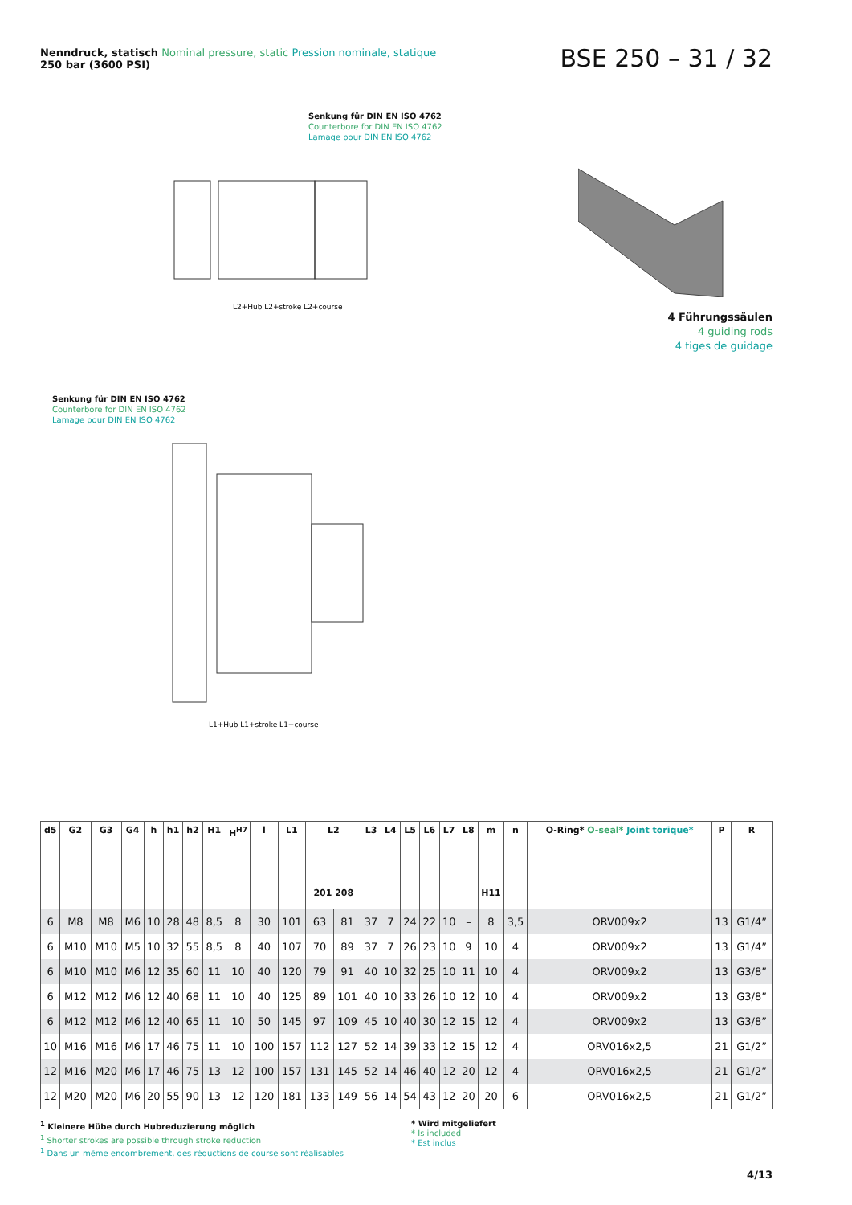Nenndruck, statisch Nominal pressure, static Pression nominale, statique
250 bar (3600 PSI)
BSE 250 – 31 / 32
Senkung für DIN EN ISO 4762
Counterbore for DIN EN ISO 4762
Lamage pour DIN EN ISO 4762
L2+Hub L2+stroke L2+course
4 Führungssäulen
4 guiding rods
4 tiges de guidage
Senkung für DIN EN ISO 4762
Counterbore for DIN EN ISO 4762
Lamage pour DIN EN ISO 4762
L1+Hub L1+stroke L1+course
| d5 | G2 | G3 | G4 | h | h1 | h2 | H1 | H<sup>H7</sup> | l | L1 | L2 201 208 | | L3 | L4 | L5 | L6 | L7 | L8 | m H11 | n | O-Ring* O-seal* Joint torique* | P | R |
| --- | --- | --- | --- | --- | --- | --- | --- | --- | --- | --- | --- | --- | --- | --- | --- | --- | --- | --- | --- | --- | --- | --- | --- |
| 6 | M8 | M8 | M6 | 10 | 28 | 48 | 8,5 | 8 | 30 | 101 | 63 | 81 | 37 | 7 | 24 | 22 | 10 | – | 8 | 3,5 | ORV009x2 | 13 | G1/4” |
| 6 | M10 | M10 | M5 | 10 | 32 | 55 | 8,5 | 8 | 40 | 107 | 70 | 89 | 37 | 7 | 26 | 23 | 10 | 9 | 10 | 4 | ORV009x2 | 13 | G1/4” |
| 6 | M10 | M10 | M6 | 12 | 35 | 60 | 11 | 10 | 40 | 120 | 79 | 91 | 40 | 10 | 32 | 25 | 10 | 11 | 10 | 4 | ORV009x2 | 13 | G3/8” |
| 6 | M12 | M12 | M6 | 12 | 40 | 68 | 11 | 10 | 40 | 125 | 89 | 101 | 40 | 10 | 33 | 26 | 10 | 12 | 10 | 4 | ORV009x2 | 13 | G3/8” |
| 6 | M12 | M12 | M6 | 12 | 40 | 65 | 11 | 10 | 50 | 145 | 97 | 109 | 45 | 10 | 40 | 30 | 12 | 15 | 12 | 4 | ORV009x2 | 13 | G3/8” |
| 10 | M16 | M16 | M6 | 17 | 46 | 75 | 11 | 10 | 100 | 157 | 112 | 127 | 52 | 14 | 39 | 33 | 12 | 15 | 12 | 4 | ORV016x2,5 | 21 | G1/2” |
| 12 | M16 | M20 | M6 | 17 | 46 | 75 | 13 | 12 | 100 | 157 | 131 | 145 | 52 | 14 | 46 | 40 | 12 | 20 | 12 | 4 | ORV016x2,5 | 21 | G1/2” |
| 12 | M20 | M20 | M6 | 20 | 55 | 90 | 13 | 12 | 120 | 181 | 133 | 149 | 56 | 14 | 54 | 43 | 12 | 20 | 20 | 6 | ORV016x2,5 | 21 | G1/2” |
<sup>1</sup> Kleinere Hübe durch Hubreduzierung möglich
<sup>1</sup> Shorter strokes are possible through stroke reduction
<sup>1</sup> Dans un même encombrement, des réductions de course sont réalisables
* Wird mitgeliefert
* Is included
* Est inclus
4/13